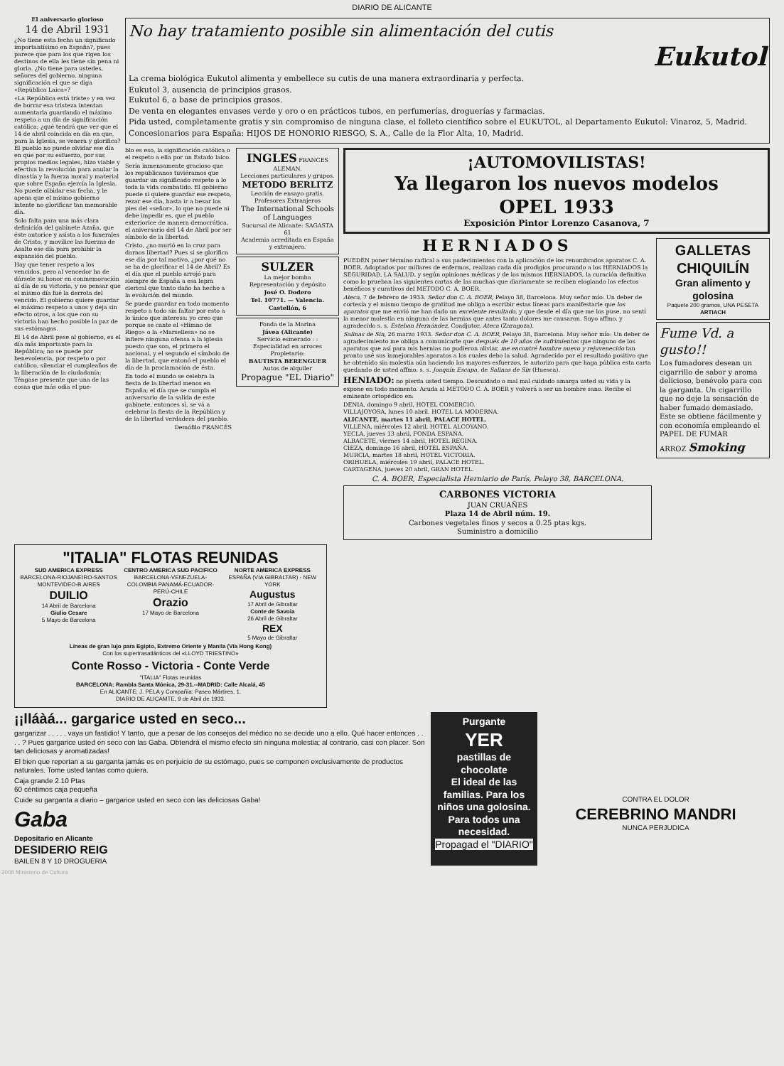DIARIO DE ALICANTE
El aniversario glorioso
14 de Abril 1931
¿No tiene esta fecha un significado importantísimo en España?, pues parece que para los que rigen los destinos de ella les tiene sin pena ni gloria. ¿No tiene para ustedes, señores del gobierno, ninguna significación el que se diga «República Laica»?
«La República está triste» y en vez de borrar esa tristeza intentan aumentarla guardando el máximo respeto a un día de significación católica; ¿qué tendrá que ver que el 14 de abril coincida en día en que, para la Iglesia, se venera y glorifica? El pueblo no puede olvidar ese día en que por su esfuerzo, por sus propios medios legales, hizo viable y efectiva la revolución para anular la dinastía y la fuerza moral y material que sobre España ejercía la Iglesia. No puede olbidar esa fecha, y le apena que el mismo gobierno intente no glorificar tan memorable día.
Solo falta para una más clara definición del gabinete Azaña, que éste autorice y asista a los funerales de Cristo, y movilice las fuerzas de Asalto ese día para prohibir la expansión del pueblo.
Hay que tener respeto a los vencidos, pero al vencedor ha de dársele su honor en conmemoración al día de su victoria, y no pensar que el mismo día fué la derrota del vencido. El gobierno quiere guardar el máximo respeto a unos y deja sin efecto otros, a los que con su victoria han hecho posible la paz de sus estómagos.
El 14 de Abril pese al gobierno, es el día más importante para la República; no se puede por benevolencia, por respeto o por católico, silenciar el cumpleaños de la liberación de la ciudadanía: Téngase presente que una de las cosas que más odia el pue-
No hay tratamiento posible sin alimentación del cutis
Eukutol
La crema biológica Eukutol alimenta y embellece su cutis de una manera extraordinaria y perfecta.
Eukutol 3, ausencia de principios grasos.
Eukutol 6, a base de principios grasos.
De venta en elegantes envases verde y oro o en prácticos tubos, en perfumerías, droguerías y farmacias.
Pida usted, completamente gratis y sin compromiso de ninguna clase, el folleto científico sobre el EUKUTOL, al Departamento Eukutol: Vinaroz, 5, Madrid.
Concesionarios para España: HIJOS DE HONORIO RIESGO, S. A., Calle de la Flor Alta, 10, Madrid.
blo es eso, la significación católica o el respeto a ella por un Estado laico.
Sería inmensamente gracioso que los republicanos tuviéramos que guardar un significado respeto a lo toda la vida combatido. El gobierno puede si quiere guardar ese respeto, rezar ese día, hasta ir a besar los pies del «señor», lo que no puede ni debe impedir es, que el pueblo exteriorice de manera democrática, el aniversario del 14 de Abril por ser símbolo de la libertad.
Cristo, ¿no murió en la cruz para darnos libertad? Pues si se glorifica ese día por tal motivo, ¿por qué no se ha de glorificar el 14 de Abril? Es el día que el pueblo arrojó para siempre de España a esa lepra clerical que tanto daño ha hecho a la evolución del mundo.
Se puede guardar en todo momento respeto a todo sin faltar por esto a lo único que interesa: yo creo que porque se cante el «Himno de Riego» o la «Marsellesa» no se infiere ninguna ofensa a la iglesia puesto que son, el primero el nacional, y el segundo el símbolo de la libertad, que entonó el pueblo el día de la proclamación de ésta.
En todo el mundo se celebra la fiesta de la libertad menos en España; el día que se cumpla el aniversario de la salida de este gabinete, entonces sí, se vá a celebrar la fiesta de la República y de la libertad verdadera del pueblo.
Demófilo FRANCÉS
INGLES FRANCES ALEMAN.
Lecciones particulares y grupos.
METODO BERLITZ
Lección de ensayo gratis. Profesores Extranjeros
The International Schools of Languages
Sucursal de Alicante: SAGASTA 61
Academia acreditada en España y extranjero.
SULZER
La mejor bomba
Representación y depósito
José O. Dodero
Tel. 10771. — Valencia. Castellón, 6
Fonda de la Marina
Jávea (Alicante)
Servicio esmerado : : Especialidad en arroces
Propietario:
BAUTISTA BERENGUER
Autos de alquiler
Propague "EL Diario"
¡AUTOMOVILISTAS!
Ya llegaron los nuevos modelos
OPEL 1933
Exposición Pintor Lorenzo Casanova, 7
HERNIADOS
PUEDEN poner término radical a sus padecimientos con la aplicación de los renombrados aparatos C. A. BOER. Adoptados por millares de enfermos, realizan cada día prodigios procurando a los HERNIADOS la SEGURIDAD, LA SALUD, y según opiniones médicas y de los mismos HERNIADOS, la curación definitiva como lo prueban las siguientes cartas de las muchas que diariamente se reciben elogiando los efectos benéficos y curativos del METODO C. A. BOER.
Ateca, 7 de febrero de 1933. Señor don C. A. BOER, Pelayo 38, Barcelona. Muy señor mío: Un deber de cortesía y el mismo tiempo de gratitud me obliga a escribir estas líneas para manifestarle que los aparatos que me envió me han dado un excelente resultado, y que desde el día que me los puse, no sentí la menor molestia en ninguna de las hernias que antes tanto dolores me causaron. Suyo affmo. y agradecido s. s. Esteban Hernández, Coadjutor, Ateca (Zaragoza).
Salinas de Sin, 26 marzo 1933. Señor don C. A. BOER, Pelayo 38, Barcelona. Muy señor mío: Un deber de agradecimiento me obliga a comunicarle que después de 10 años de sufrimientos que ninguno de los aparatos que así para mis hernias no pudieron aliviar, me encontré hombre nuevo y rejuvenecido tan pronto usé sus inmejorables aparatos a los cuales debo la salud. Agradecido por el resultado positivo que he obtenido sin molestia aún haciendo los mayores esfuerzos, le autorizo para que haga pública esta carta quedando de usted affmo. s. s. Joaquín Escapa, de Salinas de Sin (Huesca).
HENIADO: no pierda usted tiempo. Descuidado o mal mal cuidado amarga usted su vida y la expone en todo momento. Acuda al METODO C. A. BOER y volverá a ser un hombre sano. Recibe el eminente ortopédico en:
DENIA, domingo 9 abril, HOTEL COMERCIO.
VILLAJOYOSA, lunes 10 abril. HOTEL LA MODERNA.
ALICANTE, martes 11 abril, PALACE HOTEL.
VILLENA, miércoles 12 abril, HOTEL ALCOYANO.
YECLA, jueves 13 abril, FONDA ESPAÑA.
ALBACETE, viernes 14 abril, HOTEL REGINA.
CIEZA, domingo 16 abril, HOTEL ESPAÑA.
MURCIA, martes 18 abril, HOTEL VICTORIA.
ORIHUELA, miércoles 19 abril, PALACE HOTEL.
CARTAGENA, jueves 20 abril, GRAN HOTEL.
C. A. BOER, Especialista Herniario de París, Pelayo 38, BARCELONA.
CARBONES VICTORIA
JUAN CRUAÑES
Plaza 14 de Abril núm. 19.
Carbones vegetales finos y secos a 0.25 ptas kgs.
Suministro a domicilio
GALLETAS CHIQUILÍN
Gran alimento y golosina
Paquete 200 gramos, UNA PESETA
ARTIACH
Fume Vd. a gusto!!
Los fumadores desean un cigarrillo de sabor y aroma delicioso, benévolo para con la garganta. Un cigarrillo que no deje la sensación de haber fumado demasiado. Este se obtiene fácilmente y con economía empleando el PAPEL DE FUMAR
ARROZ Smoking
"ITALIA" FLOTAS REUNIDAS
SUD AMERICA EXPRESS
BARCELONA-RIOJANEIRO-SANTOS MONTEVIDEO-B.AIRES
DUILIO
14 Abril de Barcelona
Giulio Cesare
5 Mayo de Barcelona
CENTRO AMERICA SUD PACIFICO
BARCELONA-VENEZUELA-COLOMBIA PANAMÁ-ECUADOR-PERÚ-CHILE
Orazio
17 Mayo de Barcelona
NORTE AMERICA EXPRESS
ESPAÑA (VIA GIBRALTAR) - NEW YORK
Augustus
17 Abril de Gibraltar
Conte de Savoia
26 Abril de Gibraltar
REX
5 Mayo de Gibraltar
Líneas de gran lujo para Egipto, Extremo Oriente y Manila (Vía Hong Kong)
Con los supertrasatlánticos del «LLOYD TRIESTINO»
Conte Rosso - Victoria - Conte Verde
"ITALIA" Flotas reunidas
BARCELONA: Rambla Santa Mónica, 29-31.--MADRID: Calle Alcalá, 45
En ALICANTE; J. PELA y Compañía: Paseo Mártires, 1.
DIARIO DE ALICAMTE, 9 de Abril de 1933.
¡¡lláàá... gargarice usted en seco...
gargarizar . . . . . vaya un fastidio! Y tanto, que a pesar de los consejos del médico no se decide uno a ello. Qué hacer entonces . . . . ? Pues gargarice usted en seco con las Gaba. Obtendrá el mismo efecto sin ninguna molestia; al contrario, casi con placer. Son tan deliciosas y aromatizadas!
El bien que reportan a su garganta jamás es en perjuicio de su estómago, pues se componen exclusivamente de productos naturales. Tome usted tantas como quiera.
Caja grande 2.10 Ptas
60 céntimos caja pequeña
Cuide su garganta a diario – gargarice usted en seco con las deliciosas Gaba!
Gaba
Depositario en Alicante
DESIDERIO REIG
BAILEN 8 Y 10 DROGUERIA
Purgante
YER
pastillas de chocolate
El ideal de las familias. Para los niños una golosina. Para todos una necesidad.
Propagad el "DIARIO"
CONTRA EL DOLOR
CEREBRINO MANDRI
NUNCA PERJUDICA
2008 Ministerio de Cultura